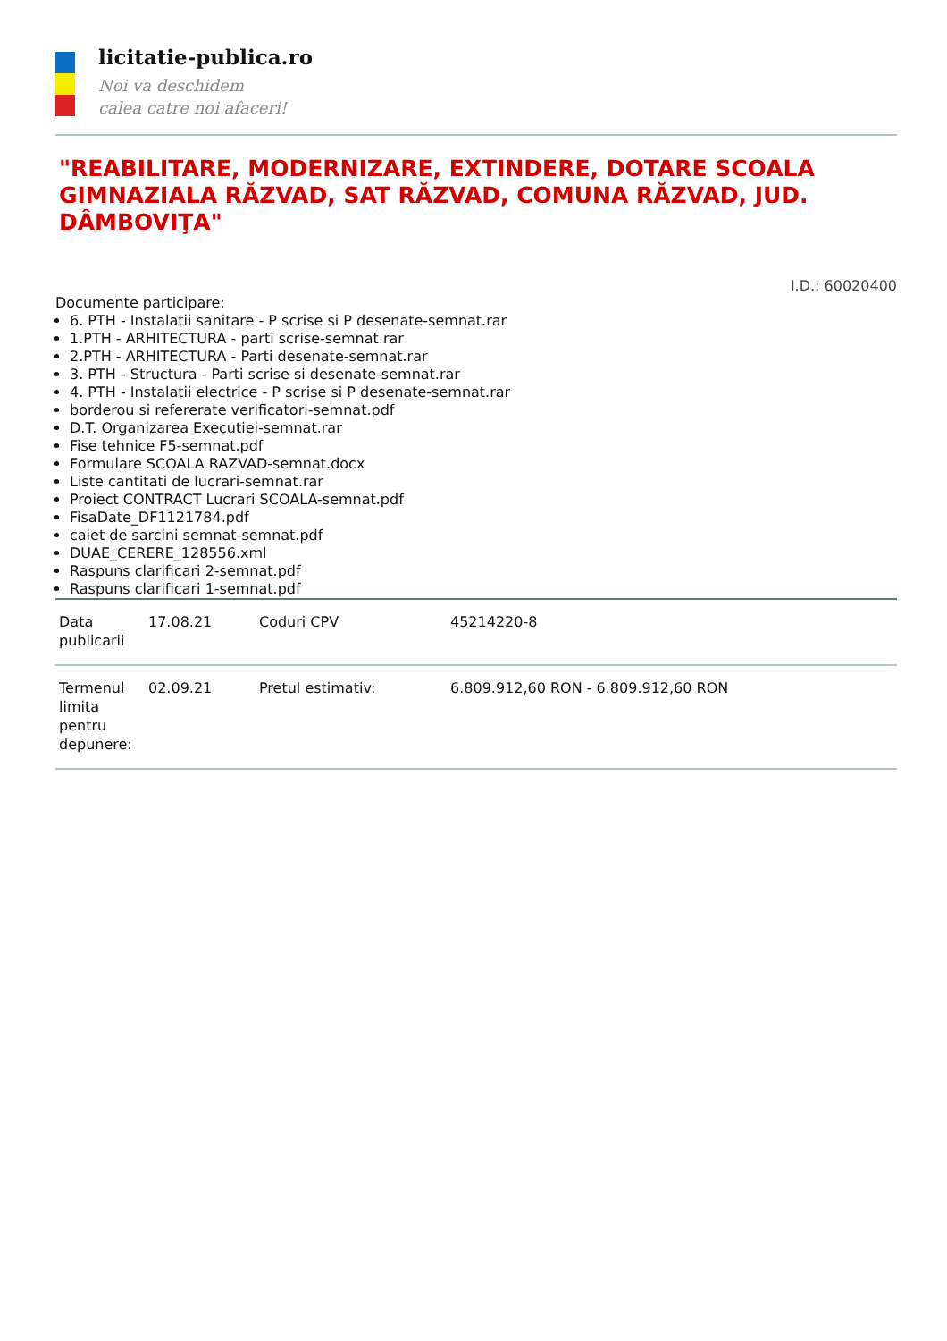licitatie-publica.ro
Noi va deschidem
calea catre noi afaceri!
"REABILITARE, MODERNIZARE, EXTINDERE, DOTARE SCOALA GIMNAZIALA RĂZVAD, SAT RĂZVAD, COMUNA RĂZVAD, JUD. DÂMBOVIŢA"
I.D.: 60020400
Documente participare:
6. PTH - Instalatii sanitare - P scrise si P desenate-semnat.rar
1.PTH - ARHITECTURA - parti scrise-semnat.rar
2.PTH - ARHITECTURA - Parti desenate-semnat.rar
3. PTH - Structura - Parti scrise si desenate-semnat.rar
4. PTH - Instalatii electrice - P scrise si P desenate-semnat.rar
borderou si refererate verificatori-semnat.pdf
D.T. Organizarea Executiei-semnat.rar
Fise tehnice F5-semnat.pdf
Formulare SCOALA RAZVAD-semnat.docx
Liste cantitati de lucrari-semnat.rar
Proiect CONTRACT Lucrari SCOALA-semnat.pdf
FisaDate_DF1121784.pdf
caiet de sarcini semnat-semnat.pdf
DUAE_CERERE_128556.xml
Raspuns clarificari 2-semnat.pdf
Raspuns clarificari 1-semnat.pdf
| Data publicarii | 17.08.21 | Coduri CPV | 45214220-8 |
| Termenul limita pentru depunere: | 02.09.21 | Pretul estimativ: | 6.809.912,60 RON - 6.809.912,60 RON |